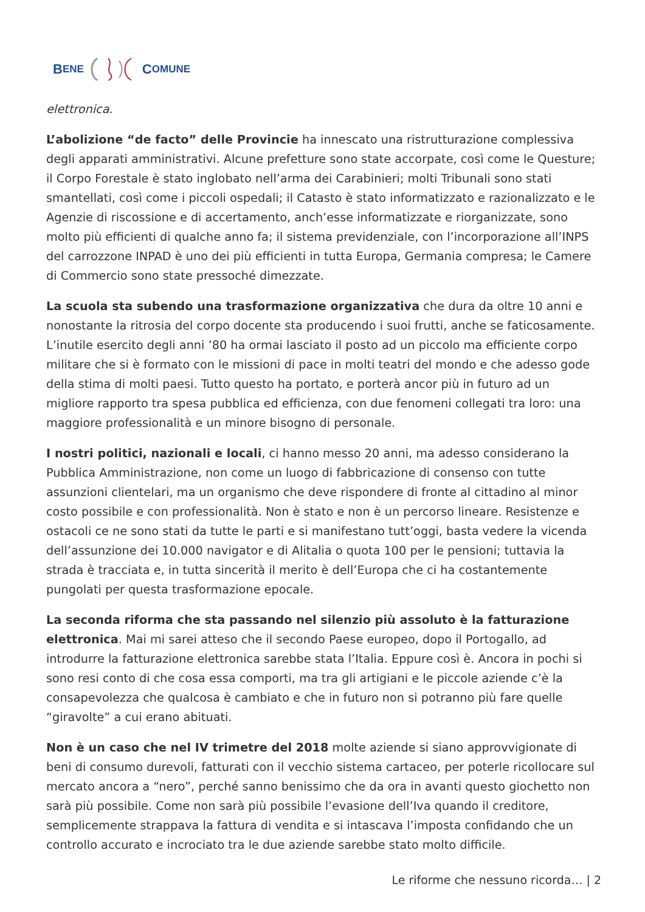B ENE C OMUNE
elettronica.
L’abolizione “de facto” delle Provincie ha innescato una ristrutturazione complessiva degli apparati amministrativi. Alcune prefetture sono state accorpate, così come le Questure; il Corpo Forestale è stato inglobato nell’arma dei Carabinieri; molti Tribunali sono stati smantellati, così come i piccoli ospedali; il Catasto è stato informatizzato e razionalizzato e le Agenzie di riscossione e di accertamento, anch’esse informatizzate e riorganizzate, sono molto più efficienti di qualche anno fa; il sistema previdenziale, con l’incorporazione all’INPS del carrozzone INPAD è uno dei più efficienti in tutta Europa, Germania compresa; le Camere di Commercio sono state pressoché dimezzate.
La scuola sta subendo una trasformazione organizzativa che dura da oltre 10 anni e nonostante la ritrosia del corpo docente sta producendo i suoi frutti, anche se faticosamente. L’inutile esercito degli anni ’80 ha ormai lasciato il posto ad un piccolo ma efficiente corpo militare che si è formato con le missioni di pace in molti teatri del mondo e che adesso gode della stima di molti paesi. Tutto questo ha portato, e porterà ancor più in futuro ad un migliore rapporto tra spesa pubblica ed efficienza, con due fenomeni collegati tra loro: una maggiore professionalità e un minore bisogno di personale.
I nostri politici, nazionali e locali, ci hanno messo 20 anni, ma adesso considerano la Pubblica Amministrazione, non come un luogo di fabbricazione di consenso con tutte assunzioni clientelari, ma un organismo che deve rispondere di fronte al cittadino al minor costo possibile e con professionalità. Non è stato e non è un percorso lineare. Resistenze e ostacoli ce ne sono stati da tutte le parti e si manifestano tutt’oggi, basta vedere la vicenda dell’assunzione dei 10.000 navigator e di Alitalia o quota 100 per le pensioni; tuttavia la strada è tracciata e, in tutta sincerità il merito è dell’Europa che ci ha costantemente pungolati per questa trasformazione epocale.
La seconda riforma che sta passando nel silenzio più assoluto è la fatturazione elettronica. Mai mi sarei atteso che il secondo Paese europeo, dopo il Portogallo, ad introdurre la fatturazione elettronica sarebbe stata l’Italia. Eppure così è. Ancora in pochi si sono resi conto di che cosa essa comporti, ma tra gli artigiani e le piccole aziende c’è la consapevolezza che qualcosa è cambiato e che in futuro non si potranno più fare quelle “giravolte” a cui erano abituati.
Non è un caso che nel IV trimetre del 2018 molte aziende si siano approvvigionate di beni di consumo durevoli, fatturati con il vecchio sistema cartaceo, per poterle ricollocare sul mercato ancora a “nero”, perché sanno benissimo che da ora in avanti questo giochetto non sarà più possibile. Come non sarà più possibile l’evasione dell’Iva quando il creditore, semplicemente strappava la fattura di vendita e si intascava l’imposta confidando che un controllo accurato e incrociato tra le due aziende sarebbe stato molto difficile.
Le riforme che nessuno ricorda… | 2